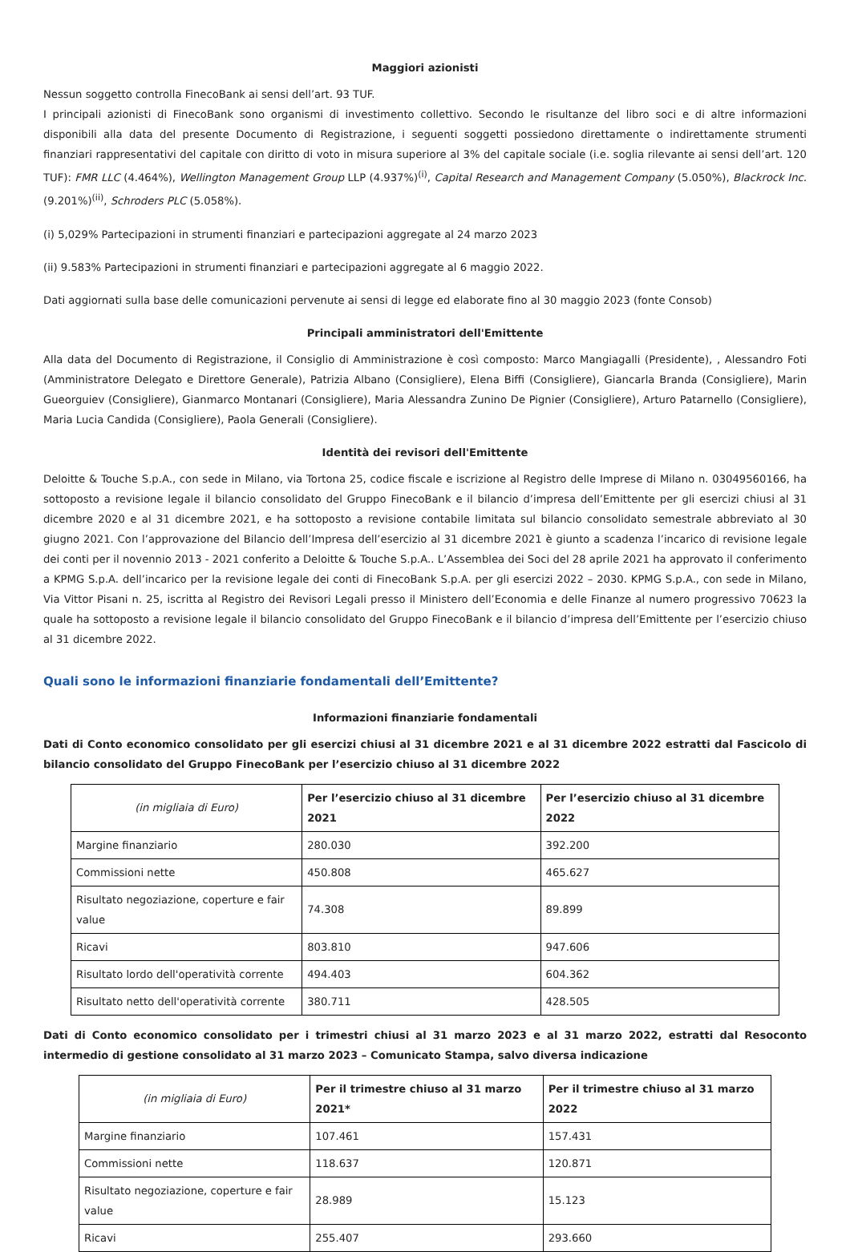Maggiori azionisti
Nessun soggetto controlla FinecoBank ai sensi dell’art. 93 TUF.
I principali azionisti di FinecoBank sono organismi di investimento collettivo. Secondo le risultanze del libro soci e di altre informazioni disponibili alla data del presente Documento di Registrazione, i seguenti soggetti possiedono direttamente o indirettamente strumenti finanziari rappresentativi del capitale con diritto di voto in misura superiore al 3% del capitale sociale (i.e. soglia rilevante ai sensi dell’art. 120 TUF): FMR LLC (4.464%), Wellington Management Group LLP (4.937%)<sup>(i)</sup>, Capital Research and Management Company (5.050%), Blackrock Inc. (9.201%)<sup>(ii)</sup>, Schroders PLC (5.058%).
(i) 5,029% Partecipazioni in strumenti finanziari e partecipazioni aggregate al 24 marzo 2023
(ii) 9.583% Partecipazioni in strumenti finanziari e partecipazioni aggregate al 6 maggio 2022.
Dati aggiornati sulla base delle comunicazioni pervenute ai sensi di legge ed elaborate fino al 30 maggio 2023 (fonte Consob)
Principali amministratori dell'Emittente
Alla data del Documento di Registrazione, il Consiglio di Amministrazione è così composto: Marco Mangiagalli (Presidente), , Alessandro Foti (Amministratore Delegato e Direttore Generale), Patrizia Albano (Consigliere), Elena Biffi (Consigliere), Giancarla Branda (Consigliere), Marin Gueorguiev (Consigliere), Gianmarco Montanari (Consigliere), Maria Alessandra Zunino De Pignier (Consigliere), Arturo Patarnello (Consigliere), Maria Lucia Candida (Consigliere), Paola Generali (Consigliere).
Identità dei revisori dell'Emittente
Deloitte & Touche S.p.A., con sede in Milano, via Tortona 25, codice fiscale e iscrizione al Registro delle Imprese di Milano n. 03049560166, ha sottoposto a revisione legale il bilancio consolidato del Gruppo FinecoBank e il bilancio d’impresa dell’Emittente per gli esercizi chiusi al 31 dicembre 2020 e al 31 dicembre 2021, e ha sottoposto a revisione contabile limitata sul bilancio consolidato semestrale abbreviato al 30 giugno 2021. Con l’approvazione del Bilancio dell’Impresa dell’esercizio al 31 dicembre 2021 è giunto a scadenza l’incarico di revisione legale dei conti per il novennio 2013 - 2021 conferito a Deloitte & Touche S.p.A.. L’Assemblea dei Soci del 28 aprile 2021 ha approvato il conferimento a KPMG S.p.A. dell’incarico per la revisione legale dei conti di FinecoBank S.p.A. per gli esercizi 2022 – 2030. KPMG S.p.A., con sede in Milano, Via Vittor Pisani n. 25, iscritta al Registro dei Revisori Legali presso il Ministero dell’Economia e delle Finanze al numero progressivo 70623 la quale ha sottoposto a revisione legale il bilancio consolidato del Gruppo FinecoBank e il bilancio d’impresa dell’Emittente per l’esercizio chiuso al 31 dicembre 2022.
Quali sono le informazioni finanziarie fondamentali dell’Emittente?
Informazioni finanziarie fondamentali
Dati di Conto economico consolidato per gli esercizi chiusi al 31 dicembre 2021 e al 31 dicembre 2022 estratti dal Fascicolo di bilancio consolidato del Gruppo FinecoBank per l’esercizio chiuso al 31 dicembre 2022
| (in migliaia di Euro) | Per l’esercizio chiuso al 31 dicembre 2021 | Per l’esercizio chiuso al 31 dicembre 2022 |
| --- | --- | --- |
| Margine finanziario | 280.030 | 392.200 |
| Commissioni nette | 450.808 | 465.627 |
| Risultato negoziazione, coperture e fair value | 74.308 | 89.899 |
| Ricavi | 803.810 | 947.606 |
| Risultato lordo dell'operatività corrente | 494.403 | 604.362 |
| Risultato netto dell'operatività corrente | 380.711 | 428.505 |
Dati di Conto economico consolidato per i trimestri chiusi al 31 marzo 2023 e al 31 marzo 2022, estratti dal Resoconto intermedio di gestione consolidato al 31 marzo 2023 – Comunicato Stampa, salvo diversa indicazione
| (in migliaia di Euro) | Per il trimestre chiuso al 31 marzo 2021* | Per il trimestre chiuso al 31 marzo 2022 |
| --- | --- | --- |
| Margine finanziario | 107.461 | 157.431 |
| Commissioni nette | 118.637 | 120.871 |
| Risultato negoziazione, coperture e fair value | 28.989 | 15.123 |
| Ricavi | 255.407 | 293.660 |